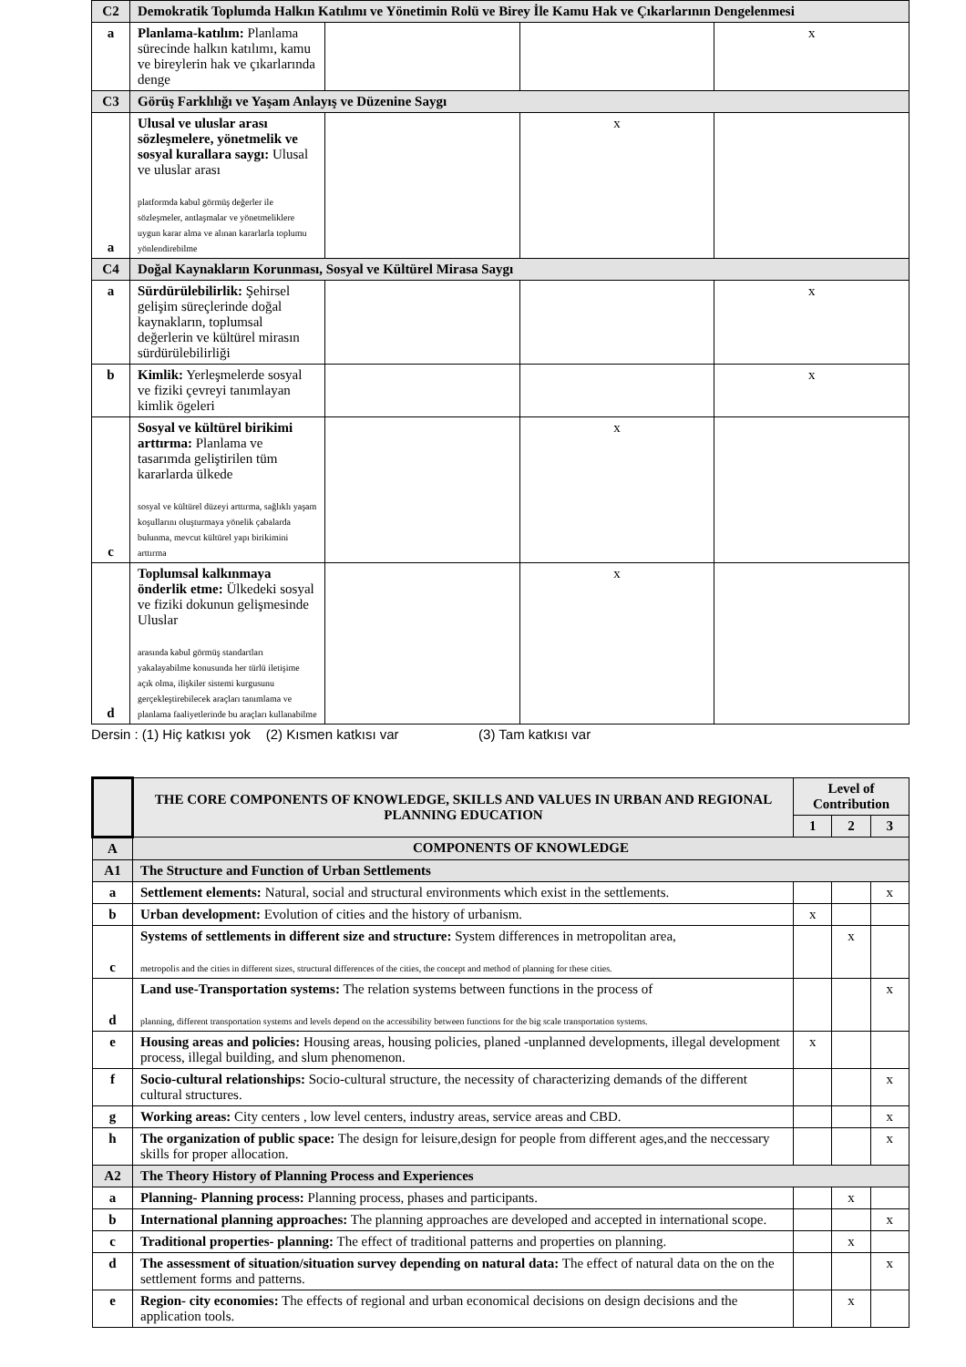| C2 | Demokratik Toplumda Halkın Katılımı ve Yönetimin Rolü ve Birey İle Kamu Hak ve Çıkarlarının Dengelenmesi | | | |
| a | Planlama-katılım: Planlama sürecinde halkın katılımı, kamu ve bireylerin hak ve çıkarlarında denge | | | x |
| C3 | Görüş Farklılığı ve Yaşam Anlayış ve Düzenine Saygı | | | |
| a | Ulusal ve uluslar arası sözleşmelere, yönetmelik ve sosyal kurallara saygı: Ulusal ve uluslar arası platformda kabul görmüş değerler ile sözleşmeler, antlaşmalar ve yönetmeliklere uygun karar alma ve alınan kararlarla toplumu yönlendirebilme | | x | |
| C4 | Doğal Kaynakların Korunması, Sosyal ve Kültürel Mirasa Saygı | | | |
| a | Sürdürülebilirlik: Şehirsel gelişim süreçlerinde doğal kaynakların, toplumsal değerlerin ve kültürel mirasın sürdürülebilirliği | | | x |
| b | Kimlik: Yerleşmelerde sosyal ve fiziki çevreyi tanımlayan kimlik ögeleri | | | x |
| c | Sosyal ve kültürel birikimi arttırma: Planlama ve tasarımda geliştirilen tüm kararlarda ülkede sosyal ve kültürel düzeyi arttırma, sağlıklı yaşam koşullarını oluşturmaya yönelik çabalarda bulunma, mevcut kültürel yapı birikimini arttırma | | x | |
| d | Toplumsal kalkınmaya önderlik etme: Ülkedeki sosyal ve fiziki dokunun gelişmesinde Uluslar arasında kabul görmüş standartları yakalayabilme konusunda her türlü iletişime açık olma, ilişkiler sistemi kurgusunu gerçekleştirebilecek araçları tanımlama ve planlama faaliyetlerinde bu araçları kullanabilme | | x | |
Dersin : (1) Hiç katkısı yok (2) Kısmen katkısı var (3) Tam katkısı var
| | THE CORE COMPONENTS OF KNOWLEDGE, SKILLS AND VALUES IN URBAN AND REGIONAL PLANNING EDUCATION | Level of Contribution | | |
| --- | --- | --- | --- | --- |
| | | 1 | 2 | 3 |
| A | COMPONENTS OF KNOWLEDGE | | | |
| A1 | The Structure and Function of Urban Settlements | | | |
| a | Settlement elements: Natural, social and structural environments which exist in the settlements. | | | x |
| b | Urban development: Evolution of cities and the history of urbanism. | x | | |
| c | Systems of settlements in different size and structure: System differences in metropolitan area, metropolis and the cities in different sizes, structural differences of the cities, the concept and method of planning for these cities. | | x | |
| d | Land use-Transportation systems: The relation systems between functions in the process of planning, different transportation systems and levels depend on the accessibility between functions for the big scale transportation systems. | | | x |
| e | Housing areas and policies: Housing areas, housing policies, planed -unplanned developments, illegal development process, illegal building, and slum phenomenon. | x | | |
| f | Socio-cultural relationships: Socio-cultural structure, the necessity of characterizing demands of the different cultural structures. | | | x |
| g | Working areas: City centers , low level centers, industry areas, service areas and CBD. | | | x |
| h | The organization of public space: The design for leisure,design for people from different ages,and the neccessary skills for proper allocation. | | | x |
| A2 | The Theory History of Planning Process and Experiences | | | |
| a | Planning- Planning process: Planning process, phases and participants. | | x | |
| b | International planning approaches: The planning approaches are developed and accepted in international scope. | | | x |
| c | Traditional properties- planning: The effect of traditional patterns and properties on planning. | | x | |
| d | The assessment of situation/situation survey depending on natural data: The effect of natural data on the on the settlement forms and patterns. | | | x |
| e | Region- city economies: The effects of regional and urban economical decisions on design decisions and the application tools. | | x | |